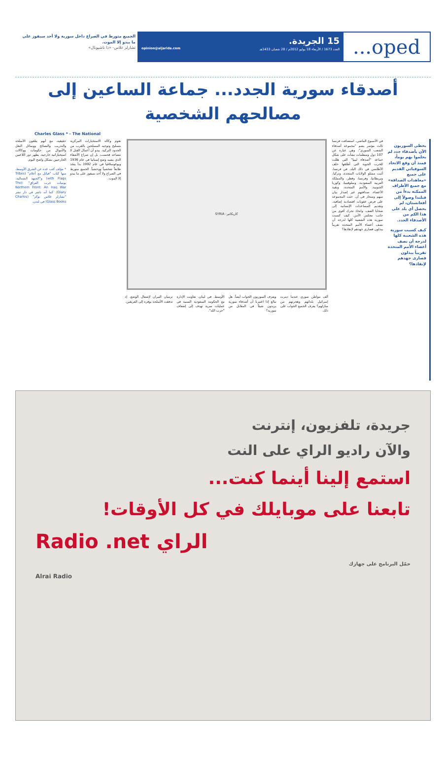oped...
15 الجريدة.
العدد 1673 / الأربعاء 18 يوليو 2012م / 28 شعبان 1433هـ
opinion@aljarida.com
الجميع متورط في الصراع داخل سورية ولا أحد سيفوز على ما يبدو إلا الموت.
تشارلز غلاس- «ذا ناشيونال»
أصدقاء سورية الجدد... جماعة الساعين إلى مصالحهم الشخصية
Charles Glass * - The National
يحظى السوريون الآن بأصدقاء جدد لم يحلموا بهم يوماً، فمنذ أن وقع الاتحاد السوفياتي القديم على جميع «معاهدات الصداقة» مع جميع الأطراف الممكنة بدءاً من فنلندا وصولاً إلى أفغانستان، لم يحصل أي بلد على هذا الكم من الأصدقاء الجدد.
كيف كسبت سورية هذه الشعبية كلها لدرجة أن نصف أعضاء الأمم المتحدة تقريباً يبذلون قصارى جهدهم لإنقاذها؟
في الأسبوع الماضي، استضافت فرنسا ثالث مؤتمر يضم "مجموعة أصدقاء الشعب السوري"، وهي عبارة عن 107 دول ومنظمات نشأت على شكل جماعة "أصدقاء ليبيا" التي هللت للحرب الجوية التي أطلقها حلف الأطلسي في ذلك البلد. في فرنسا، أثبت ممثلو الولايات المتحدة، وتركيا، وبريطانيا، وفرنسا، وقطر، والمملكة العربية السعودية، وسلوفينيا، وكوريا الجنوبية، والأمم المتحدة، وبقية الأعضاء، صداقتهم عبر إصدار بيان مبهم ومنحاز في آن. حثت المجموعة على فرض عقوبات اقتصادية إضافية، وتقديم المساعدات الإنسانية إلى ضحايا العنف، واتخاذ تحرك أقوى من جانب مجلس الأمن. كيف كسبت سورية هذه الشعبية كلها لدرجة أن نصف أعضاء الأمم المتحدة تقريباً يبذلون قصارى جهدهم لإنقاذها؟
كاريكاتير: SYRIA
ألف مواطن سوري عندما دمرت إسرائيل بلداتهم وهجرتهم من منازلهم؟ يعرف الجميع الجواب على ذلك.
ويعرف السوريون الجواب أيضاً. هل نبالغ إذا اعتبرنا أن أصدقاء سورية يريدون شيئاً في المقابل من سورية؟
الأوسط. في لبنان، تعاونت الإدارة مع الحكومة السعودية السنية في عمليات سرية تهدف إلى إضعاف "حزب الله".
ترميان النيران لإشعال الوضع، إذ تدفقت الأسلحة بوفرة إلى الفريقين.
تقوم وكالة الاستخبارات المركزية بتسليح وتوجيه المسلحين بالقرب من الحدود التركية. يبدو أن أعمال القتل لا تتصاعد فحسب، بل إن صراع الأشقاء الذي يشبه وضع إسبانيا في عام 1936 ويوغوسلافيا في عام 1992 بدأ يتخذ طابعاً شخصياً ووحشياً. الجميع متورط في الصراع ولا أحد سيفوز على ما يبدو إلا الموت.
حقيقية، مع أنهم يتلقون الأسلحة والتدريب والنصائح ووسائل النقل والأموال من حكومات ووكالات استخباراتية خارجية. يظهر دور اللاعبين الخارجيين بشكل واضح اليوم.
* مؤلف كتب عدة عن الشرق الأوسط، منها كتاب "قبائل مع أعلام" (Tribes with Flags) و"الجبهة الشمالية: يوميات حرب العراق" (The Northern Front: An Iraq War Diary). كما أنه ناشر في دار نشر "تشارلز غلاس بوكز" (Charles Glass Books) في لندن.
جريدة، تلفزيون، إنترنت
والآن راديو الراي على النت
استمع إلينا أينما كنت...
تابعنا على موبايلك في كل الأوقات!
الراي Radio .net
حمّل البرنامج على جهازك
Alrai Radio